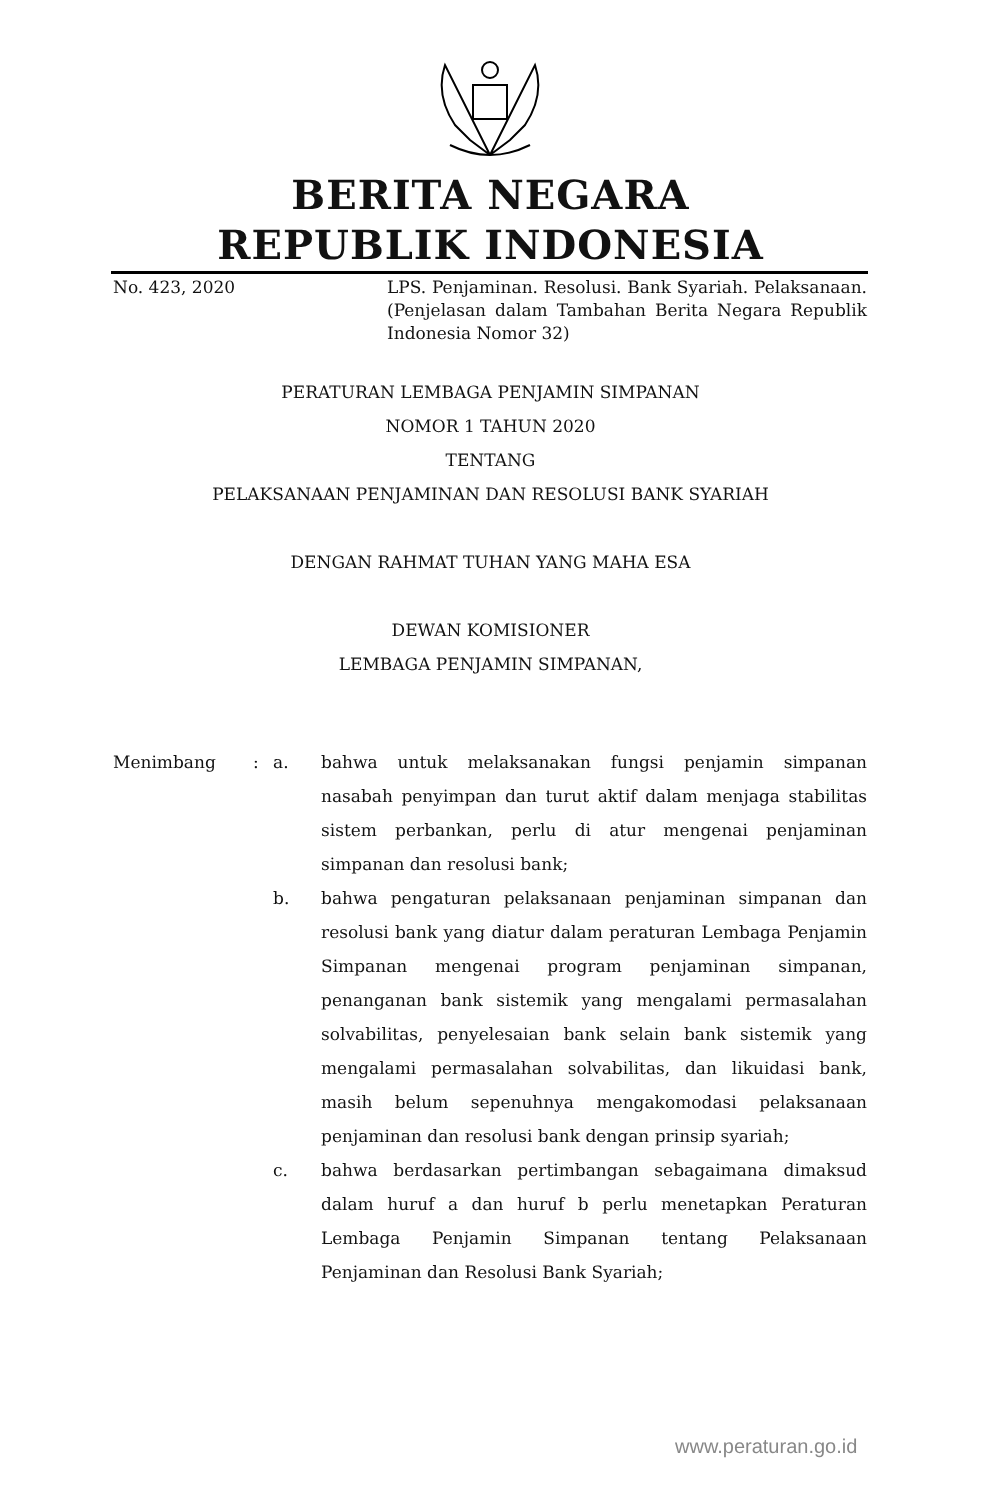BERITA NEGARA
REPUBLIK INDONESIA
No. 423, 2020 LPS. Penjaminan. Resolusi. Bank Syariah. Pelaksanaan. (Penjelasan dalam Tambahan Berita Negara Republik Indonesia Nomor 32)
PERATURAN LEMBAGA PENJAMIN SIMPANAN
NOMOR 1 TAHUN 2020
TENTANG
PELAKSANAAN PENJAMINAN DAN RESOLUSI BANK SYARIAH
DENGAN RAHMAT TUHAN YANG MAHA ESA
DEWAN KOMISIONER
LEMBAGA PENJAMIN SIMPANAN,
Menimbang : a. bahwa untuk melaksanakan fungsi penjamin simpanan nasabah penyimpan dan turut aktif dalam menjaga stabilitas sistem perbankan, perlu di atur mengenai penjaminan simpanan dan resolusi bank;
b. bahwa pengaturan pelaksanaan penjaminan simpanan dan resolusi bank yang diatur dalam peraturan Lembaga Penjamin Simpanan mengenai program penjaminan simpanan, penanganan bank sistemik yang mengalami permasalahan solvabilitas, penyelesaian bank selain bank sistemik yang mengalami permasalahan solvabilitas, dan likuidasi bank, masih belum sepenuhnya mengakomodasi pelaksanaan penjaminan dan resolusi bank dengan prinsip syariah;
c. bahwa berdasarkan pertimbangan sebagaimana dimaksud dalam huruf a dan huruf b perlu menetapkan Peraturan Lembaga Penjamin Simpanan tentang Pelaksanaan Penjaminan dan Resolusi Bank Syariah;
www.peraturan.go.id